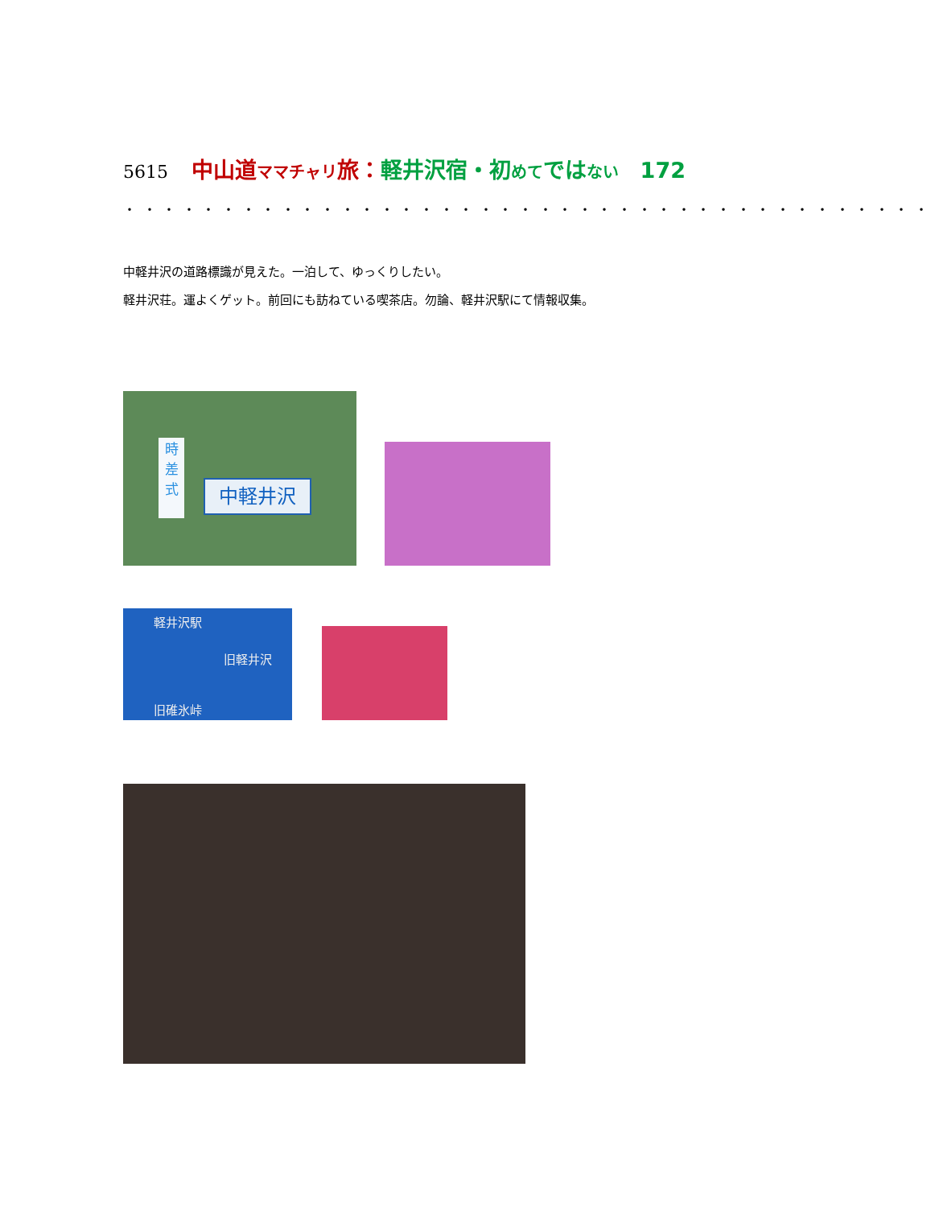5615 中山道ママチャリ旅：軽井沢宿・初めてではない　172
・・・・・・・・・・・・・・・・・・・・・・・・・・・・・・・・・・・・・・・・・
中軽井沢の道路標識が見えた。一泊して、ゆっくりしたい。
軽井沢荘。運よくゲット。前回にも訪ねている喫茶店。勿論、軽井沢駅にて情報収集。
中軽井沢
時
差
式
軽井沢駅
旧軽井沢
旧碓氷峠